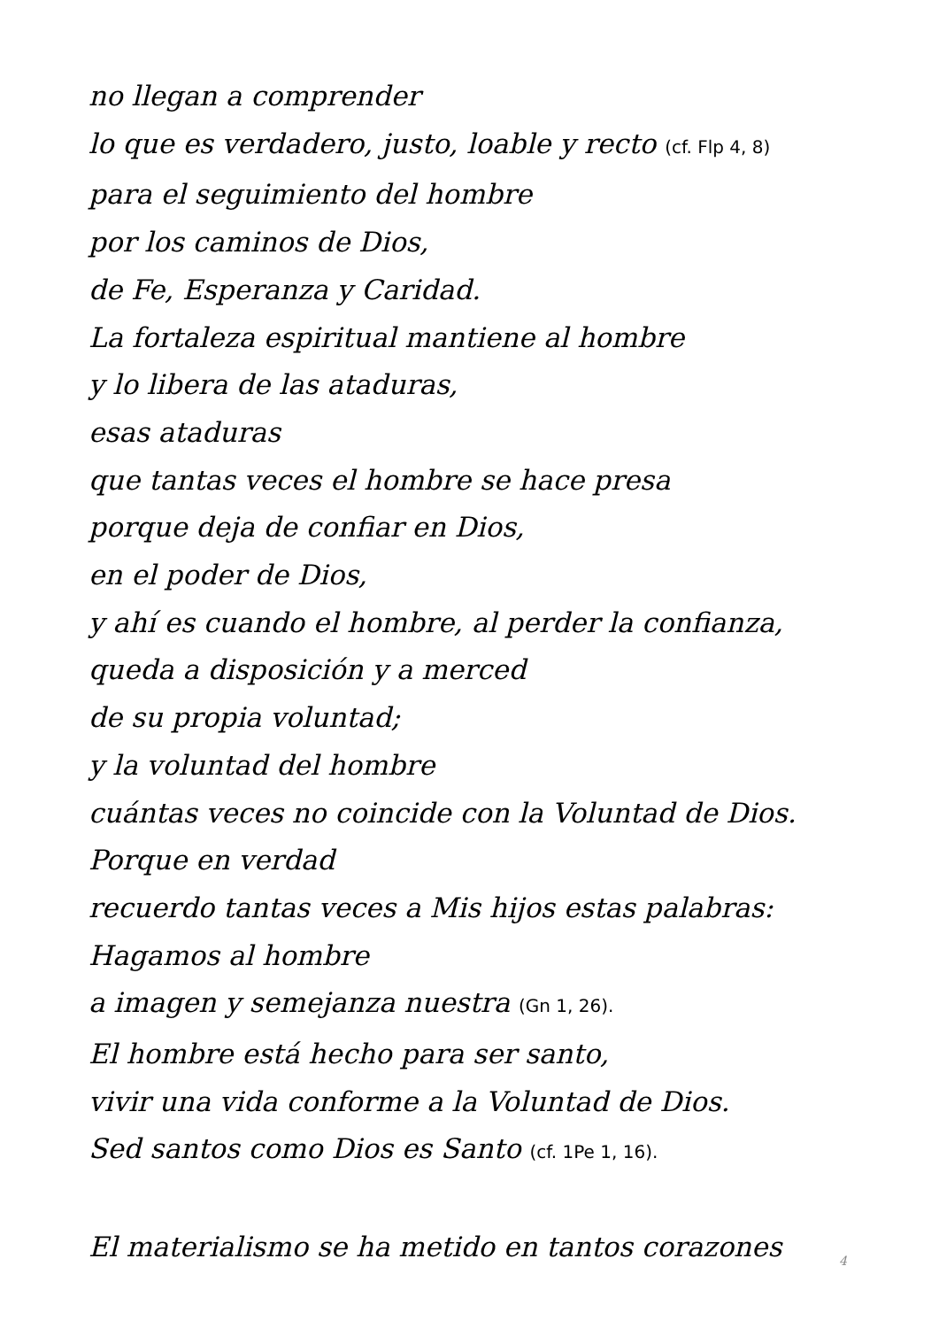no llegan a comprender
lo que es verdadero, justo, loable y recto (cf. Flp 4, 8)
para el seguimiento del hombre
por los caminos de Dios,
de Fe, Esperanza y Caridad.
La fortaleza espiritual mantiene al hombre
y lo libera de las ataduras,
esas ataduras
que tantas veces el hombre se hace presa
porque deja de confiar en Dios,
en el poder de Dios,
y ahí es cuando el hombre, al perder la confianza,
queda a disposición y a merced
de su propia voluntad;
y la voluntad del hombre
cuántas veces no coincide con la Voluntad de Dios.
Porque en verdad
recuerdo tantas veces a Mis hijos estas palabras:
Hagamos al hombre
a imagen y semejanza nuestra (Gn 1, 26).
El hombre está hecho para ser santo,
vivir una vida conforme a la Voluntad de Dios.
Sed santos como Dios es Santo (cf. 1Pe 1, 16).
El materialismo se ha metido en tantos corazones
4